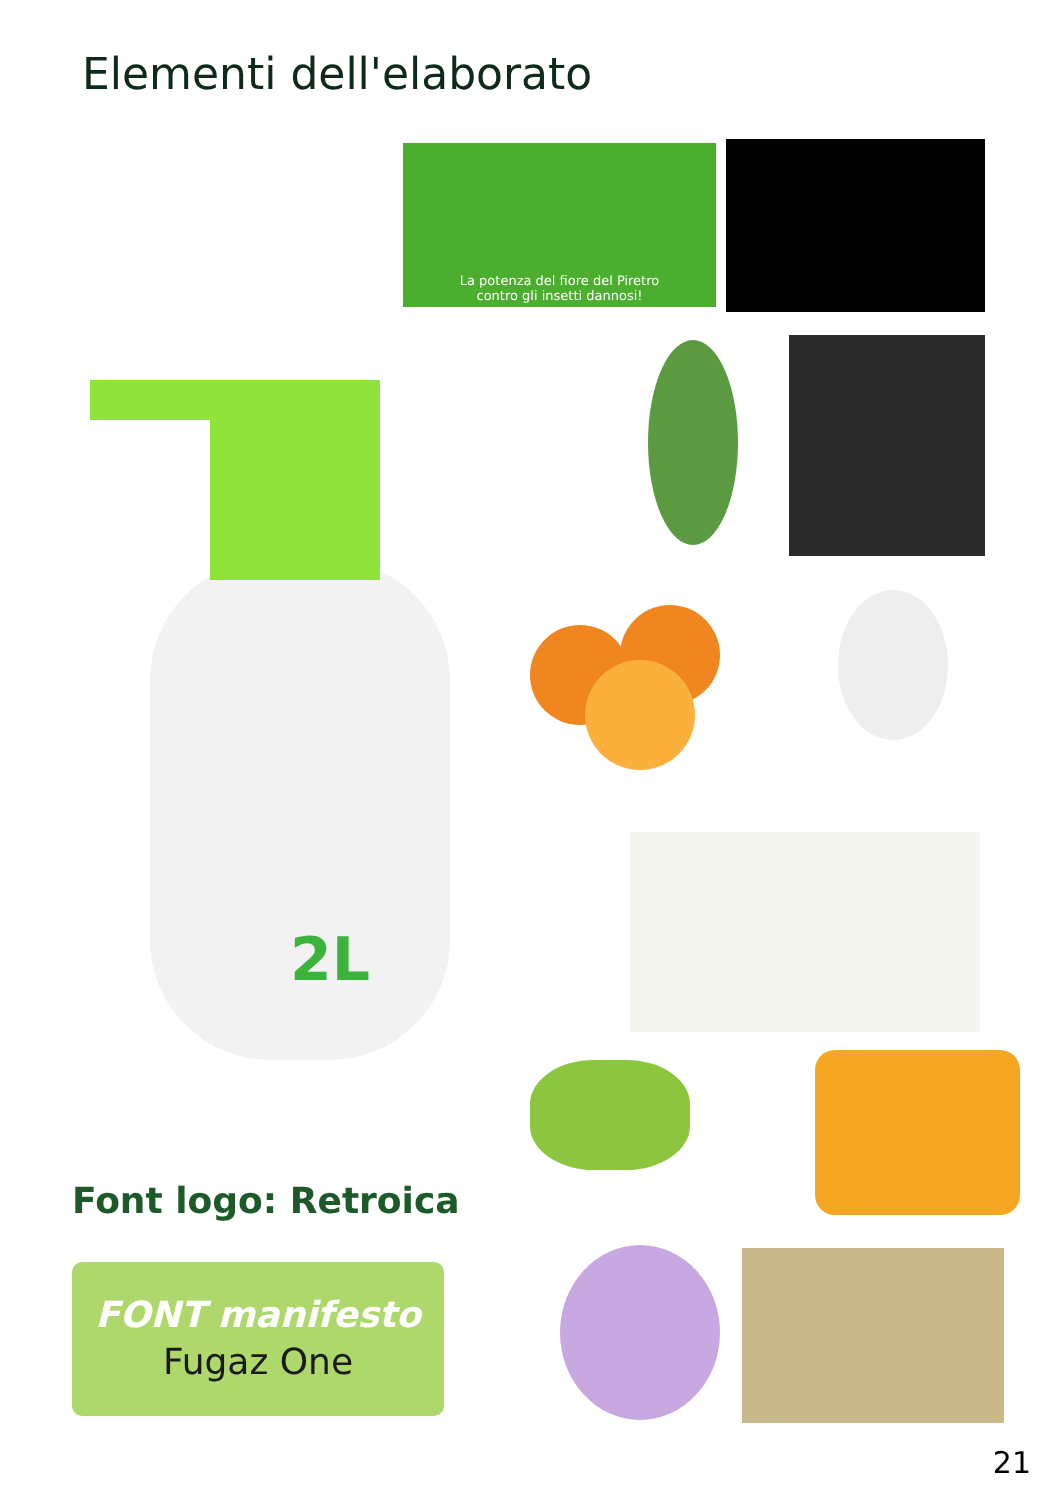Elementi dell'elaborato
2L
La potenza del fiore del Piretro
contro gli insetti dannosi!
Font logo: Retroica
FONT manifesto
Fugaz One
21